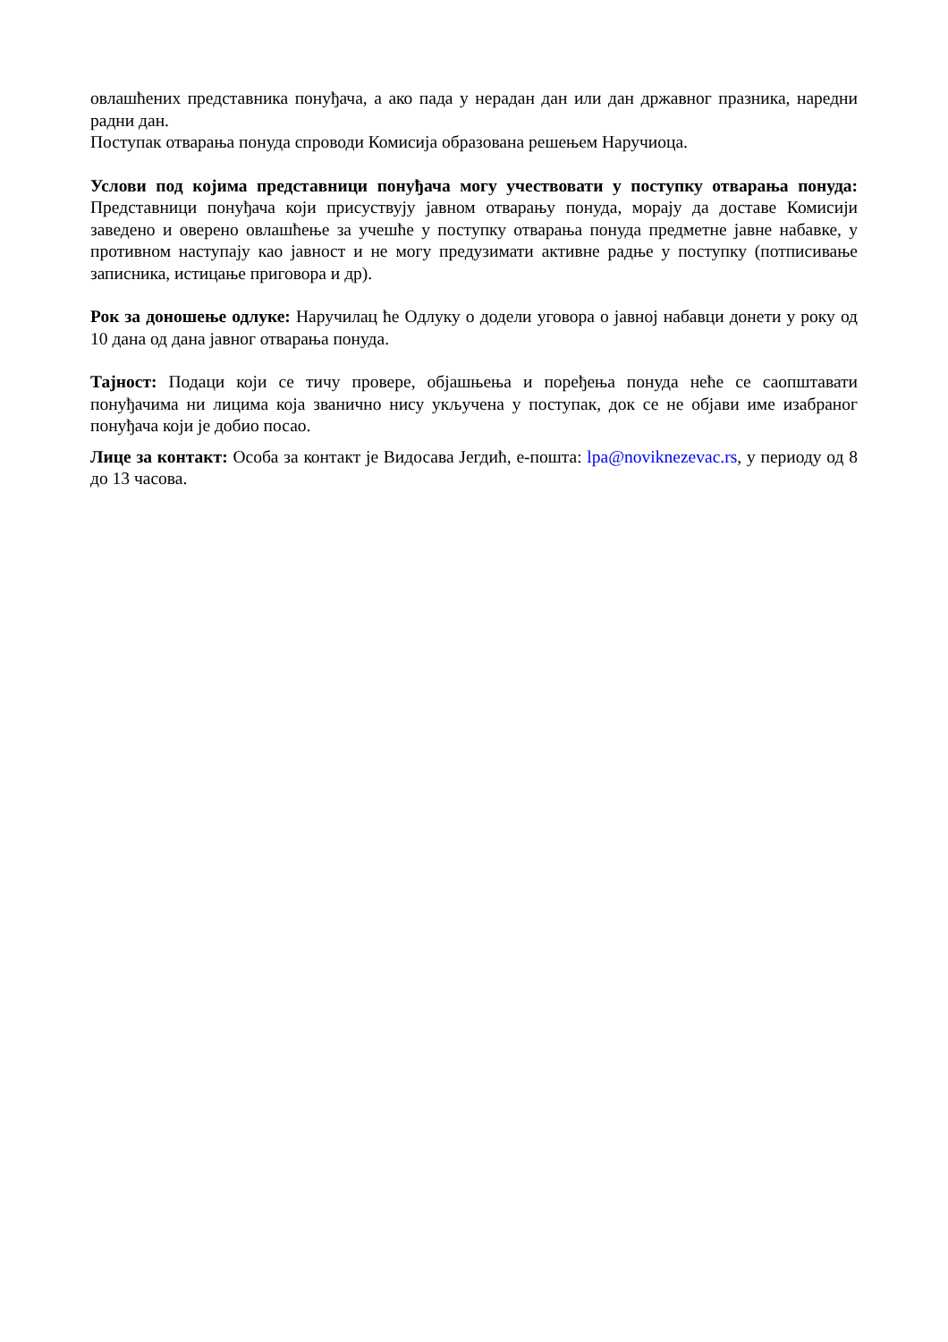овлашћених представника понуђача, а ако пада у нерадан дан или дан државног празника, наредни радни дан.
Поступак отварања понуда спроводи Комисија образована решењем Наручиоца.
Услови под којима представници понуђача могу учествовати у поступку отварања понуда: Представници понуђача који присуствују јавном отварању понуда, морају да доставе Комисији заведено и оверено овлашћење за учешће у поступку отварања понуда предметне јавне набавке, у противном наступају као јавност и не могу предузимати активне радње у поступку (потписивање записника, истицање приговора и др).
Рок за доношење одлуке: Наручилац ће Одлуку о додели уговора о јавној набавци донети у року од 10 дана од дана јавног отварања понуда.
Тајност: Подаци који се тичу провере, објашњења и поређења понуда неће се саопштавати понуђачима ни лицима која званично нису укључена у поступак, док се не објави име изабраног понуђача који је добио посао.
Лице за контакт: Особа за контакт је Видосава Јегдић, е-пошта: lpa@noviknezevac.rs, у периоду од 8 до 13 часова.